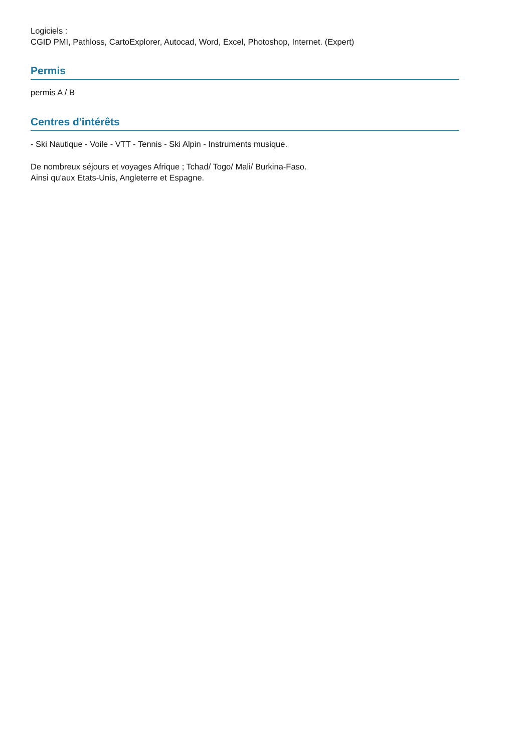Logiciels :
CGID PMI, Pathloss, CartoExplorer, Autocad, Word, Excel, Photoshop, Internet. (Expert)
Permis
permis A / B
Centres d'intérêts
- Ski Nautique - Voile - VTT - Tennis - Ski Alpin - Instruments musique.
De nombreux séjours et voyages Afrique ; Tchad/ Togo/ Mali/ Burkina-Faso.
Ainsi qu'aux Etats-Unis, Angleterre et Espagne.